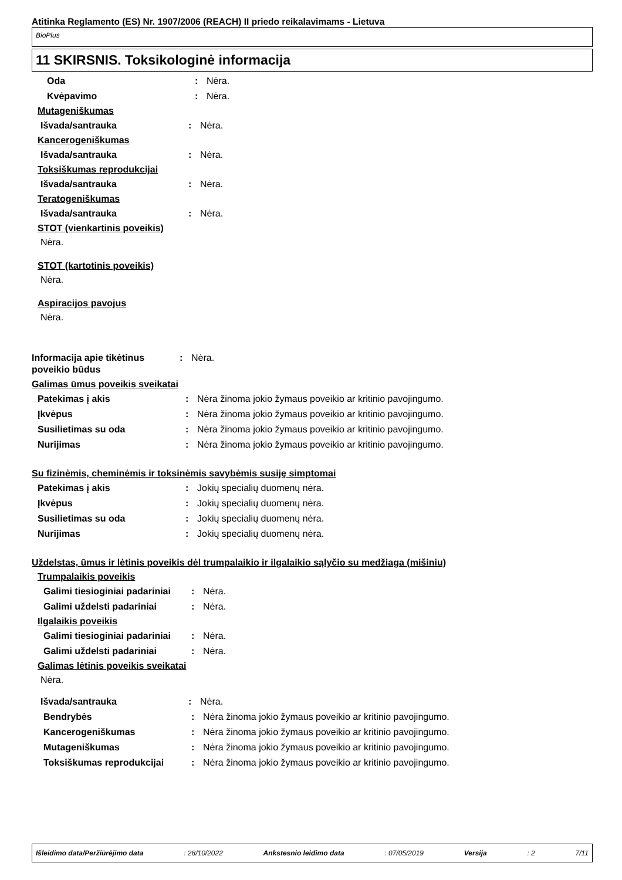Atitinka Reglamento (ES) Nr. 1907/2006 (REACH) II priedo reikalavimams - Lietuva
BioPlus
11 SKIRSNIS. Toksikologinė informacija
Oda : Nėra.
Kvėpavimo : Nėra.
Mutageniškumas
Išvada/santrauka : Nėra.
Kancerogeniškumas
Išvada/santrauka : Nėra.
Toksiškumas reprodukcijai
Išvada/santrauka : Nėra.
Teratogeniškumas
Išvada/santrauka : Nėra.
STOT (vienkartinis poveikis)
Nėra.
STOT (kartotinis poveikis)
Nėra.
Aspiracijos pavojus
Nėra.
Informacija apie tikėtinus poveikio būdus
: Nėra.
Galimas ūmus poveikis sveikatai
Patekimas į akis : Nėra žinoma jokio žymaus poveikio ar kritinio pavojingumo.
Įkvėpus : Nėra žinoma jokio žymaus poveikio ar kritinio pavojingumo.
Susilietimas su oda : Nėra žinoma jokio žymaus poveikio ar kritinio pavojingumo.
Nurijimas : Nėra žinoma jokio žymaus poveikio ar kritinio pavojingumo.
Su fizinėmis, cheminėmis ir toksinėmis savybėmis susiję simptomai
Patekimas į akis : Jokių specialių duomenų nėra.
Įkvėpus : Jokių specialių duomenų nėra.
Susilietimas su oda : Jokių specialių duomenų nėra.
Nurijimas : Jokių specialių duomenų nėra.
Uždelstas, ūmus ir lėtinis poveikis dėl trumpalaikio ir ilgalaikio sąlyčio su medžiaga (mišiniu)
Trumpalaikis poveikis
Galimi tiesioginiai padariniai
: Nėra.
Galimi uždelsti padariniai : Nėra.
Ilgalaikis poveikis
Galimi tiesioginiai padariniai
: Nėra.
Galimi uždelsti padariniai : Nėra.
Galimas lėtinis poveikis sveikatai
Nėra.
Išvada/santrauka : Nėra.
Bendrybės : Nėra žinoma jokio žymaus poveikio ar kritinio pavojingumo.
Kancerogeniškumas : Nėra žinoma jokio žymaus poveikio ar kritinio pavojingumo.
Mutageniškumas : Nėra žinoma jokio žymaus poveikio ar kritinio pavojingumo.
Toksiškumas reprodukcijai : Nėra žinoma jokio žymaus poveikio ar kritinio pavojingumo.
Išleidimo data/Peržiūrėjimo data : 28/10/2022 Ankstesnio leidimo data : 07/05/2019 Versija : 2 7/11